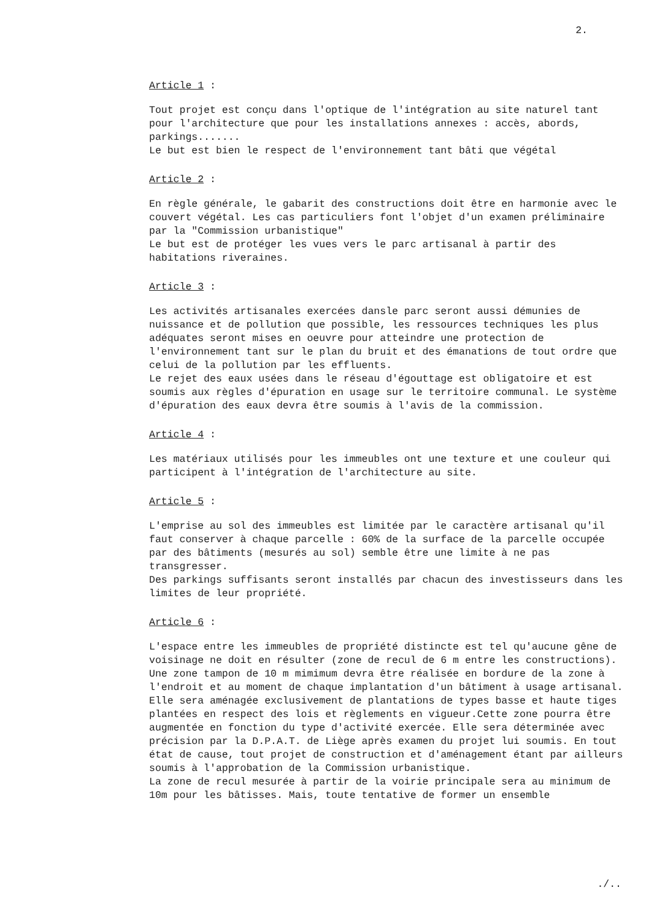2.
Article 1 :
Tout projet est conçu dans l'optique de l'intégration au site naturel tant pour l'architecture que pour les installations annexes : accès, abords, parkings.......
Le but est bien le respect de l'environnement tant bâti que végétal
Article 2 :
En règle générale, le gabarit des constructions doit être en harmonie avec le couvert végétal. Les cas particuliers font l'objet d'un examen préliminaire par la "Commission urbanistique"
Le but est de protéger les vues vers le parc artisanal à partir des habitations riveraines.
Article 3 :
Les activités artisanales exercées dansle parc seront aussi démunies de nuissance et de pollution que possible, les ressources techniques les plus adéquates seront mises en oeuvre pour atteindre une protection de l'environnement tant sur le plan du bruit et des émanations de tout ordre que celui de la pollution par les effluents.
Le rejet des eaux usées dans le réseau d'égouttage est obligatoire et est soumis aux règles d'épuration en usage sur le territoire communal. Le système d'épuration des eaux devra être soumis à l'avis de la commission.
Article 4 :
Les matériaux utilisés pour les immeubles ont une texture et une couleur qui participent à l'intégration de l'architecture au site.
Article 5 :
L'emprise au sol des immeubles est limitée par le caractère artisanal qu'il faut conserver à chaque parcelle : 60% de la surface de la parcelle occupée par des bâtiments (mesurés au sol) semble être une limite à ne pas transgresser.
Des parkings suffisants seront installés par chacun des investisseurs dans les limites de leur propriété.
Article 6 :
L'espace entre les immeubles de propriété distincte est tel qu'aucune gêne de voisinage ne doit en résulter (zone de recul de 6 m entre les constructions). Une zone tampon de 10 m mimimum devra être réalisée en bordure de la zone à l'endroit et au moment de chaque implantation d'un bâtiment à usage artisanal. Elle sera aménagée exclusivement de plantations de types basse et haute tiges plantées en respect des lois et règlements en vigueur.Cette zone pourra être augmentée en fonction du type d'activité exercée. Elle sera déterminée avec précision par la D.P.A.T. de Liège après examen du projet lui soumis. En tout état de cause, tout projet de construction et d'aménagement étant par ailleurs soumis à l'approbation de la Commission urbanistique.
La zone de recul mesurée à partir de la voirie principale sera au minimum de 10m pour les bâtisses. Mais, toute tentative de former un ensemble
./..